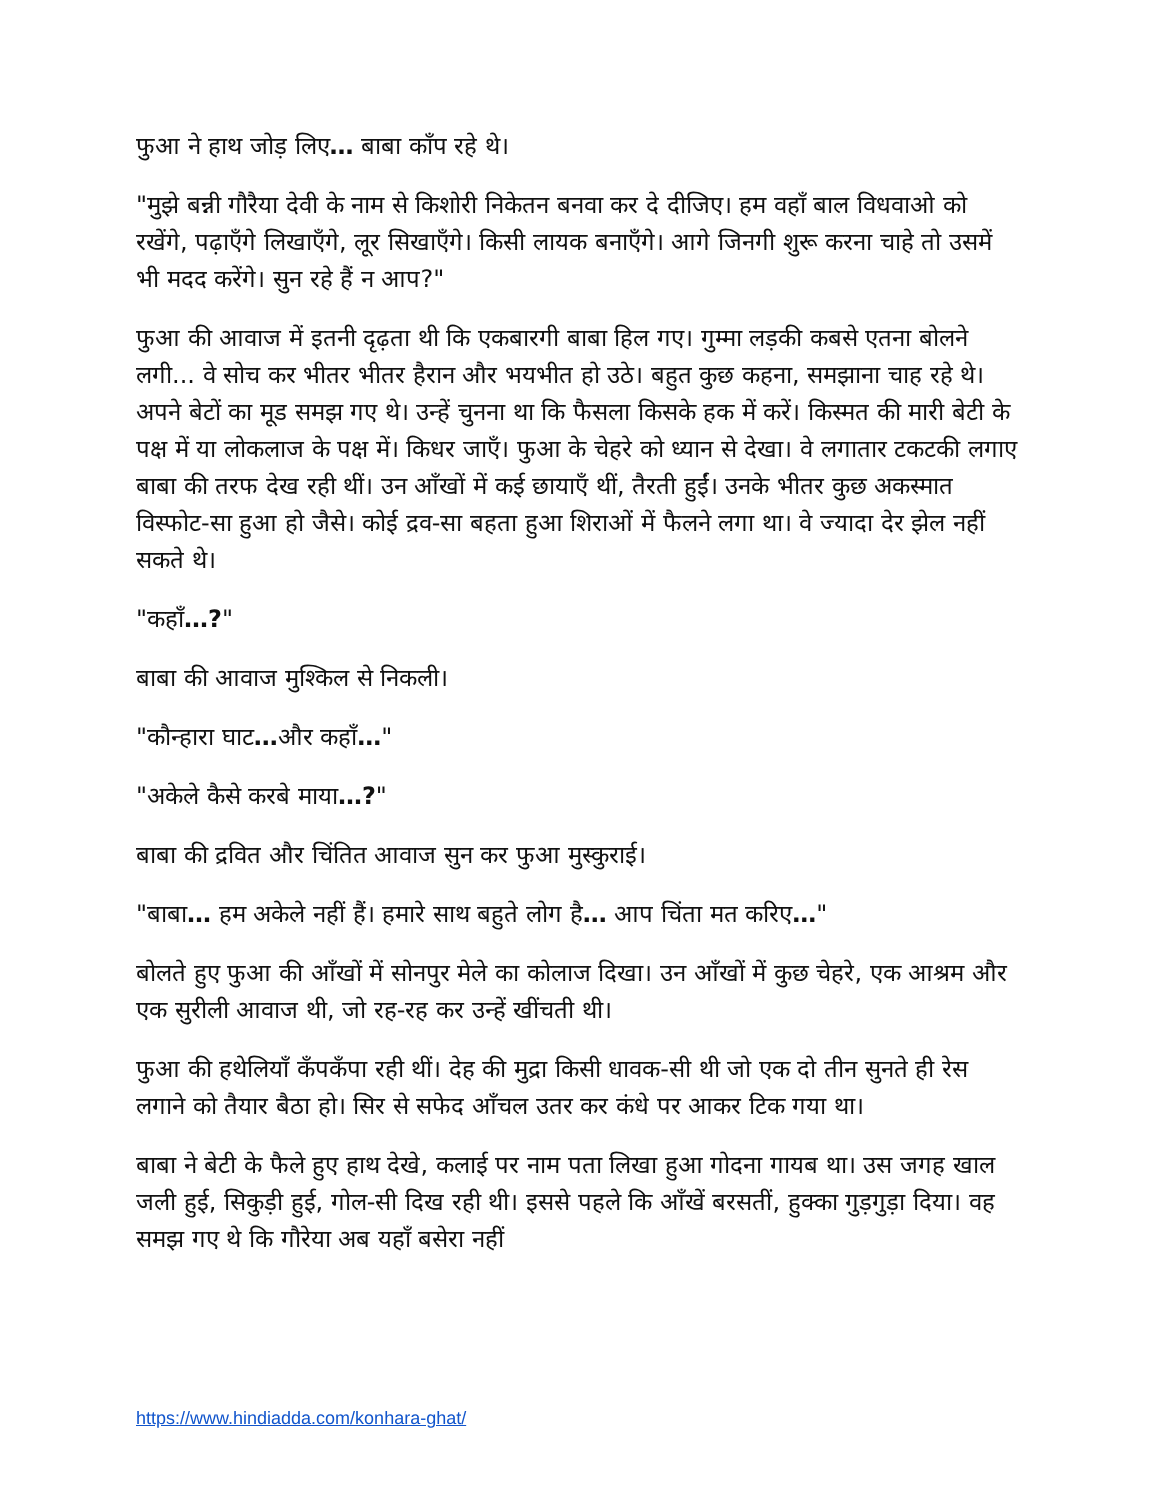फुआ ने हाथ जोड़ लिए… बाबा काँप रहे थे।
"मुझे बन्नी गौरैया देवी के नाम से किशोरी निकेतन बनवा कर दे दीजिए। हम वहाँ बाल विधवाओ को रखेंगे, पढ़ाएँगे लिखाएँगे, लूर सिखाएँगे। किसी लायक बनाएँगे। आगे जिनगी शुरू करना चाहे तो उसमें भी मदद करेंगे। सुन रहे हैं न आप?"
फुआ की आवाज में इतनी दृढ़ता थी कि एकबारगी बाबा हिल गए। गुम्मा लड़की कबसे एतना बोलने लगी... वे सोच कर भीतर भीतर हैरान और भयभीत हो उठे। बहुत कुछ कहना, समझाना चाह रहे थे। अपने बेटों का मूड समझ गए थे। उन्हें चुनना था कि फैसला किसके हक में करें। किस्मत की मारी बेटी के पक्ष में या लोकलाज के पक्ष में। किधर जाएँ। फुआ के चेहरे को ध्यान से देखा। वे लगातार टकटकी लगाए बाबा की तरफ देख रही थीं। उन आँखों में कई छायाएँ थीं, तैरती हुईं। उनके भीतर कुछ अकस्मात विस्फोट-सा हुआ हो जैसे। कोई द्रव-सा बहता हुआ शिराओं में फैलने लगा था। वे ज्यादा देर झेल नहीं सकते थे।
"कहाँ…?"
बाबा की आवाज मुश्किल से निकली।
"कौन्हारा घाट…और कहाँ…"
"अकेले कैसे करबे माया…?"
बाबा की द्रवित और चिंतित आवाज सुन कर फुआ मुस्कुराई।
"बाबा… हम अकेले नहीं हैं। हमारे साथ बहुते लोग है… आप चिंता मत करिए…"
बोलते हुए फुआ की आँखों में सोनपुर मेले का कोलाज दिखा। उन आँखों में कुछ चेहरे, एक आश्रम और एक सुरीली आवाज थी, जो रह-रह कर उन्हें खींचती थी।
फुआ की हथेलियाँ कँपकँपा रही थीं। देह की मुद्रा किसी धावक-सी थी जो एक दो तीन सुनते ही रेस लगाने को तैयार बैठा हो। सिर से सफेद आँचल उतर कर कंधे पर आकर टिक गया था।
बाबा ने बेटी के फैले हुए हाथ देखे, कलाई पर नाम पता लिखा हुआ गोदना गायब था। उस जगह खाल जली हुई, सिकुड़ी हुई, गोल-सी दिख रही थी। इससे पहले कि आँखें बरसतीं, हुक्का गुड़गुड़ा दिया। वह समझ गए थे कि गौरेया अब यहाँ बसेरा नहीं
https://www.hindiadda.com/konhara-ghat/